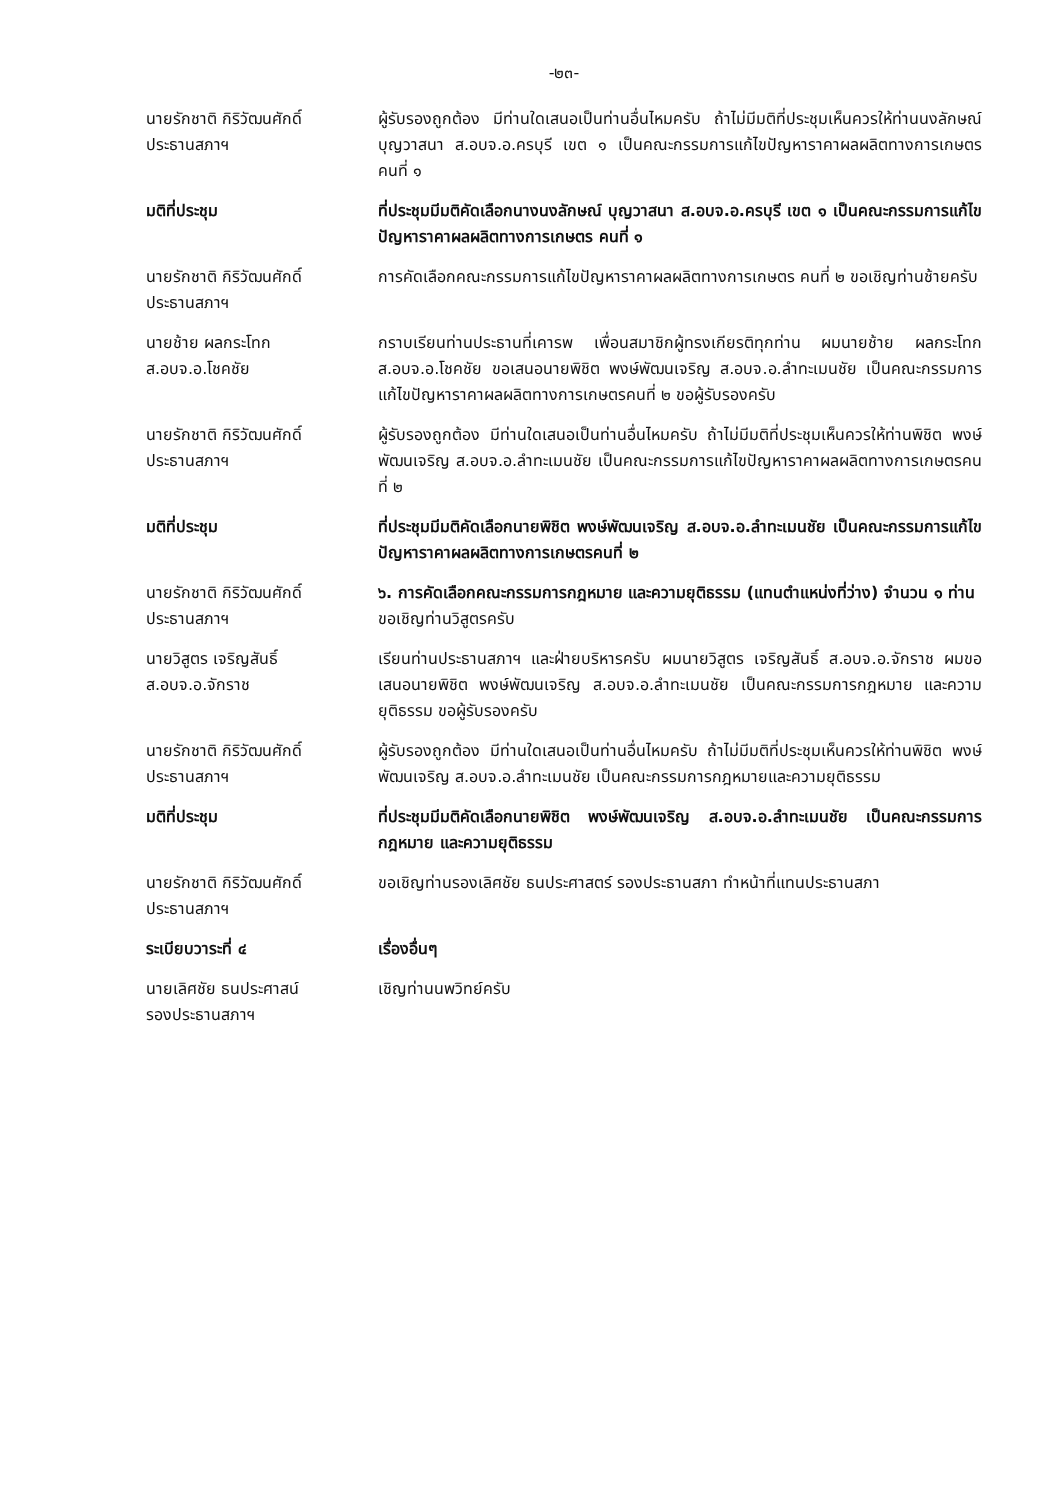-๒๓-
นายรักชาติ กิริวัฒนศักดิ์
ประธานสภาฯ
ผู้รับรองถูกต้อง มีท่านใดเสนอเป็นท่านอื่นไหมครับ ถ้าไม่มีมติที่ประชุมเห็นควรให้ท่านนงลักษณ์ บุญวาสนา ส.อบจ.อ.ครบุรี เขต ๑ เป็นคณะกรรมการแก้ไขปัญหาราคาผลผลิตทางการเกษตร คนที่ ๑
มติที่ประชุม ที่ประชุมมีมติคัดเลือกนางนงลักษณ์ บุญวาสนา ส.อบจ.อ.ครบุรี เขต ๑ เป็นคณะกรรมการแก้ไขปัญหาราคาผลผลิตทางการเกษตร คนที่ ๑
นายรักชาติ กิริวัฒนศักดิ์
ประธานสภาฯ
การคัดเลือกคณะกรรมการแก้ไขปัญหาราคาผลผลิตทางการเกษตร คนที่ ๒ ขอเชิญท่านช้ายครับ
นายช้าย ผลกระโทก
ส.อบจ.อ.โชคชัย
กราบเรียนท่านประธานที่เคารพ เพื่อนสมาชิกผู้ทรงเกียรติทุกท่าน ผมนายช้าย ผลกระโทก ส.อบจ.อ.โชคชัย ขอเสนอนายพิชิต พงษ์พัฒนเจริญ ส.อบจ.อ.ลำทะเมนชัย เป็นคณะกรรมการแก้ไขปัญหาราคาผลผลิตทางการเกษตรคนที่ ๒ ขอผู้รับรองครับ
นายรักชาติ กิริวัฒนศักดิ์
ประธานสภาฯ
ผู้รับรองถูกต้อง มีท่านใดเสนอเป็นท่านอื่นไหมครับ ถ้าไม่มีมติที่ประชุมเห็นควรให้ท่านพิชิต พงษ์พัฒนเจริญ ส.อบจ.อ.ลำทะเมนชัย เป็นคณะกรรมการแก้ไขปัญหาราคาผลผลิตทางการเกษตรคนที่ ๒
มติที่ประชุม ที่ประชุมมีมติคัดเลือกนายพิชิต พงษ์พัฒนเจริญ ส.อบจ.อ.ลำทะเมนชัย เป็นคณะกรรมการแก้ไขปัญหาราคาผลผลิตทางการเกษตรคนที่ ๒
นายรักชาติ กิริวัฒนศักดิ์
ประธานสภาฯ
๖. การคัดเลือกคณะกรรมการกฎหมาย และความยุติธรรม (แทนตำแหน่งที่ว่าง) จำนวน ๑ ท่าน
ขอเชิญท่านวิสูตรครับ
นายวิสูตร เจริญสันธิ์
ส.อบจ.อ.จักราช
เรียนท่านประธานสภาฯ และฝ่ายบริหารครับ ผมนายวิสูตร เจริญสันธิ์ ส.อบจ.อ.จักราช ผมขอเสนอนายพิชิต พงษ์พัฒนเจริญ ส.อบจ.อ.ลำทะเมนชัย เป็นคณะกรรมการกฎหมาย และความยุติธรรม ขอผู้รับรองครับ
นายรักชาติ กิริวัฒนศักดิ์
ประธานสภาฯ
ผู้รับรองถูกต้อง มีท่านใดเสนอเป็นท่านอื่นไหมครับ ถ้าไม่มีมติที่ประชุมเห็นควรให้ท่านพิชิต พงษ์พัฒนเจริญ ส.อบจ.อ.ลำทะเมนชัย เป็นคณะกรรมการกฎหมายและความยุติธรรม
มติที่ประชุม ที่ประชุมมีมติคัดเลือกนายพิชิต พงษ์พัฒนเจริญ ส.อบจ.อ.ลำทะเมนชัย เป็นคณะกรรมการกฎหมาย และความยุติธรรม
นายรักชาติ กิริวัฒนศักดิ์
ประธานสภาฯ
ขอเชิญท่านรองเลิศชัย ธนประศาสตร์ รองประธานสภา ทำหน้าที่แทนประธานสภา
ระเบียบวาระที่ ๔ เรื่องอื่นๆ
นายเลิศชัย ธนประศาสน์
รองประธานสภาฯ
เชิญท่านนพวิทย์ครับ